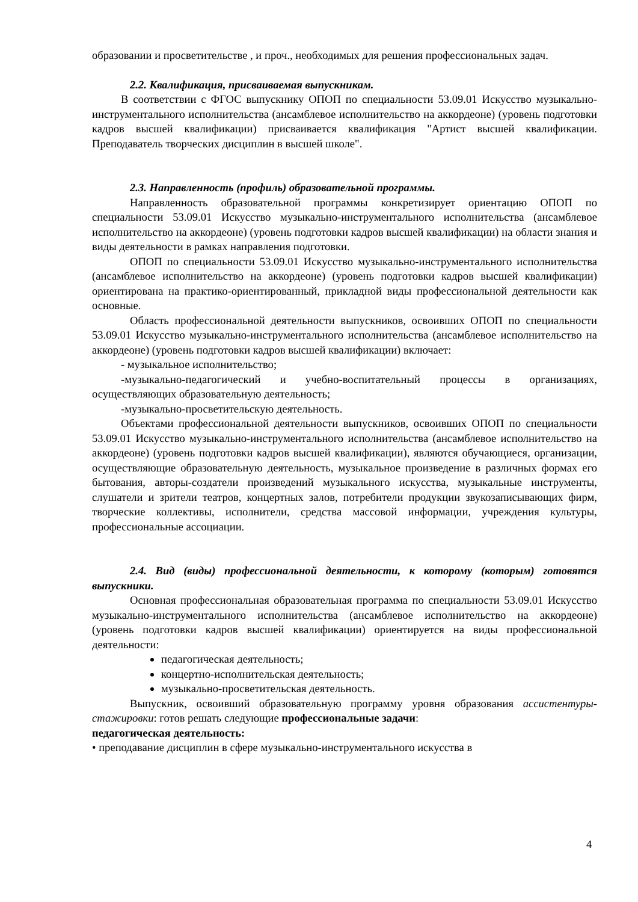образовании и просветительстве , и проч., необходимых для решения профессиональных задач.
2.2. Квалификация, присваиваемая выпускникам.
В соответствии с ФГОС выпускнику ОПОП по специальности 53.09.01 Искусство музыкально-инструментального исполнительства (ансамблевое исполнительство на аккордеоне) (уровень подготовки кадров высшей квалификации) присваивается квалификация "Артист высшей квалификации. Преподаватель творческих дисциплин в высшей школе".
2.3. Направленность (профиль) образовательной программы.
Направленность образовательной программы конкретизирует ориентацию ОПОП по специальности 53.09.01 Искусство музыкально-инструментального исполнительства (ансамблевое исполнительство на аккордеоне) (уровень подготовки кадров высшей квалификации) на области знания и виды деятельности в рамках направления подготовки.
ОПОП по специальности 53.09.01 Искусство музыкально-инструментального исполнительства (ансамблевое исполнительство на аккордеоне) (уровень подготовки кадров высшей квалификации) ориентирована на практико-ориентированный, прикладной виды профессиональной деятельности как основные.
Область профессиональной деятельности выпускников, освоивших ОПОП по специальности 53.09.01 Искусство музыкально-инструментального исполнительства (ансамблевое исполнительство на аккордеоне) (уровень подготовки кадров высшей квалификации) включает:
- музыкальное исполнительство;
-музыкально-педагогический и учебно-воспитательный процессы в организациях, осуществляющих образовательную деятельность;
-музыкально-просветительскую деятельность.
Объектами профессиональной деятельности выпускников, освоивших ОПОП по специальности 53.09.01 Искусство музыкально-инструментального исполнительства (ансамблевое исполнительство на аккордеоне) (уровень подготовки кадров высшей квалификации), являются обучающиеся, организации, осуществляющие образовательную деятельность, музыкальное произведение в различных формах его бытования, авторы-создатели произведений музыкального искусства, музыкальные инструменты, слушатели и зрители театров, концертных залов, потребители продукции звукозаписывающих фирм, творческие коллективы, исполнители, средства массовой информации, учреждения культуры, профессиональные ассоциации.
2.4. Вид (виды) профессиональной деятельности, к которому (которым) готовятся выпускники.
Основная профессиональная образовательная программа по специальности 53.09.01 Искусство музыкально-инструментального исполнительства (ансамблевое исполнительство на аккордеоне) (уровень подготовки кадров высшей квалификации) ориентируется на виды профессиональной деятельности:
педагогическая деятельность;
концертно-исполнительская деятельность;
музыкально-просветительская деятельность.
Выпускник, освоивший образовательную программу уровня образования ассистентуры-стажировки: готов решать следующие профессиональные задачи:
педагогическая деятельность:
• преподавание дисциплин в сфере музыкально-инструментального искусства в
4